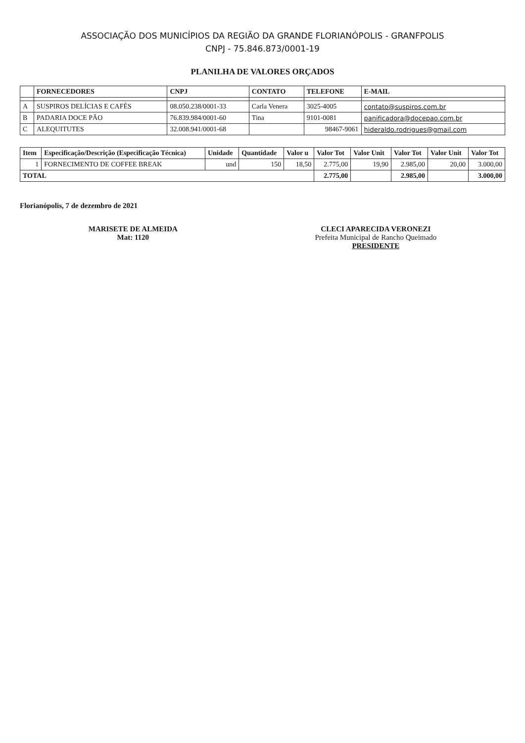ASSOCIAÇÃO DOS MUNICÍPIOS DA REGIÃO DA GRANDE FLORIANÓPOLIS - GRANFPOLIS
CNPJ - 75.846.873/0001-19
PLANILHA DE VALORES ORÇADOS
| | FORNECEDORES | CNPJ | CONTATO | TELEFONE | E-MAIL |
| --- | --- | --- | --- | --- | --- |
| A | SUSPIROS DELÍCIAS E CAFÉS | 08.050.238/0001-33 | Carla Venera | 3025-4005 | contato@suspiros.com.br |
| B | PADARIA DOCE PÃO | 76.839.984/0001-60 | Tina | 9101-0081 | panificadora@docepao.com.br |
| C | ALEQUITUTES | 32.008.941/0001-68 | | 98467-9061 | hideraldo.rodrigues@gmail.com |
| Item | Especificação/Descrição (Especificação Técnica) | Unidade | Quantidade | Valor u | Valor Tot | Valor Unit | Valor Tot | Valor Unit | Valor Tot |
| --- | --- | --- | --- | --- | --- | --- | --- | --- | --- |
| 1 | FORNECIMENTO DE COFFEE BREAK | und | 150 | 18,50 | 2.775,00 | 19,90 | 2.985,00 | 20,00 | 3.000,00 |
| TOTAL | | | | | 2.775,00 | | 2.985,00 | | 3.000,00 |
Florianópolis, 7 de dezembro de 2021
MARISETE DE ALMEIDA
Mat: 1120
CLECI APARECIDA VERONEZI
Prefeita Municipal de Rancho Queimado
PRESIDENTE